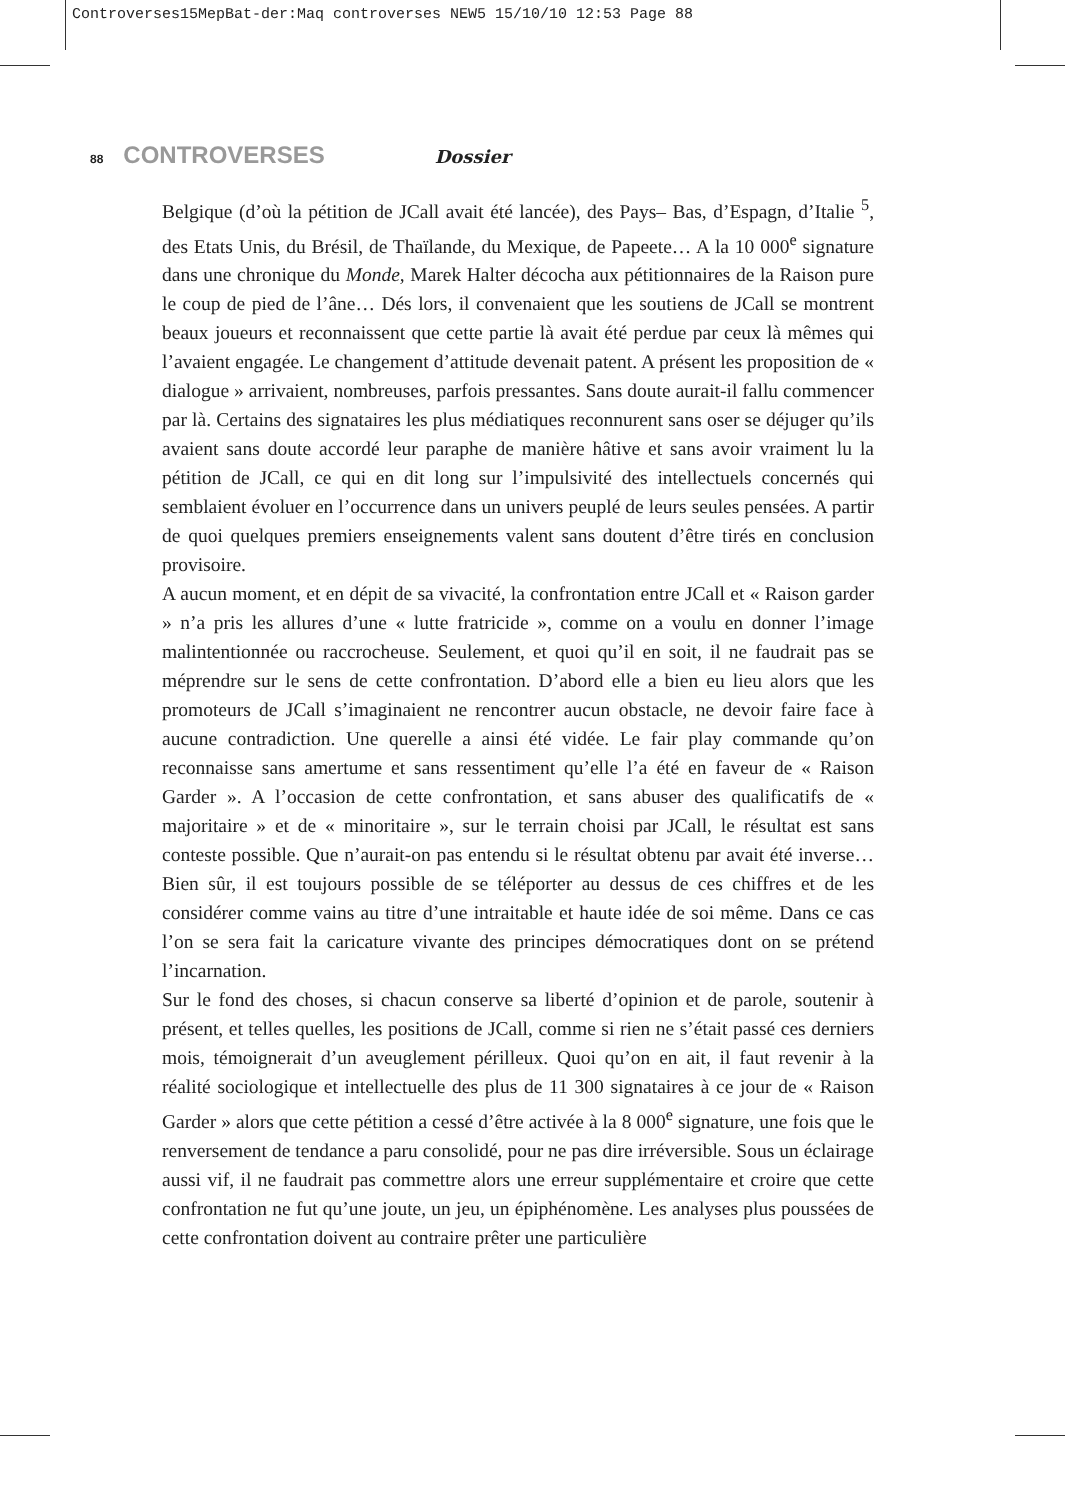Controverses15MepBat-der:Maq controverses NEW5 15/10/10 12:53 Page 88
88 CONTROVERSES Dossier
Belgique (d’où la pétition de JCall avait été lancée), des Pays– Bas, d’Espagn, d’Italie <sup>5</sup>, des Etats Unis, du Brésil, de Thaïlande, du Mexique, de Papeete… A la 10 000<sup>e</sup> signature dans une chronique du Monde, Marek Halter décocha aux pétitionnaires de la Raison pure le coup de pied de l’âne… Dés lors, il convenaient que les soutiens de JCall se montrent beaux joueurs et reconnaissent que cette partie là avait été perdue par ceux là mêmes qui l’avaient engagée. Le changement d’attitude devenait patent. A présent les proposition de « dialogue » arrivaient, nombreuses, parfois pressantes. Sans doute aurait-il fallu commencer par là. Certains des signataires les plus médiatiques reconnurent sans oser se déjuger qu’ils avaient sans doute accordé leur paraphe de manière hâtive et sans avoir vraiment lu la pétition de JCall, ce qui en dit long sur l’impulsivité des intellectuels concernés qui semblaient évoluer en l’occurrence dans un univers peuplé de leurs seules pensées. A partir de quoi quelques premiers enseignements valent sans doutent d’être tirés en conclusion provisoire.
A aucun moment, et en dépit de sa vivacité, la confrontation entre JCall et « Raison garder » n’a pris les allures d’une « lutte fratricide », comme on a voulu en donner l’image malintentionnée ou raccrocheuse. Seulement, et quoi qu’il en soit, il ne faudrait pas se méprendre sur le sens de cette confrontation. D’abord elle a bien eu lieu alors que les promoteurs de JCall s’imaginaient ne rencontrer aucun obstacle, ne devoir faire face à aucune contradiction. Une querelle a ainsi été vidée. Le fair play commande qu’on reconnaisse sans amertume et sans ressentiment qu’elle l’a été en faveur de « Raison Garder ». A l’occasion de cette confrontation, et sans abuser des qualificatifs de « majoritaire » et de « minoritaire », sur le terrain choisi par JCall, le résultat est sans conteste possible. Que n’aurait-on pas entendu si le résultat obtenu par avait été inverse… Bien sûr, il est toujours possible de se téléporter au dessus de ces chiffres et de les considérer comme vains au titre d’une intraitable et haute idée de soi même. Dans ce cas l’on se sera fait la caricature vivante des principes démocratiques dont on se prétend l’incarnation.
Sur le fond des choses, si chacun conserve sa liberté d’opinion et de parole, soutenir à présent, et telles quelles, les positions de JCall, comme si rien ne s’était passé ces derniers mois, témoignerait d’un aveuglement périlleux. Quoi qu’on en ait, il faut revenir à la réalité sociologique et intellectuelle des plus de 11 300 signataires à ce jour de « Raison Garder » alors que cette pétition a cessé d’être activée à la 8 000<sup>e</sup> signature, une fois que le renversement de tendance a paru consolidé, pour ne pas dire irréversible. Sous un éclairage aussi vif, il ne faudrait pas commettre alors une erreur supplémentaire et croire que cette confrontation ne fut qu’une joute, un jeu, un épiphénomène. Les analyses plus poussées de cette confrontation doivent au contraire prêter une particulière